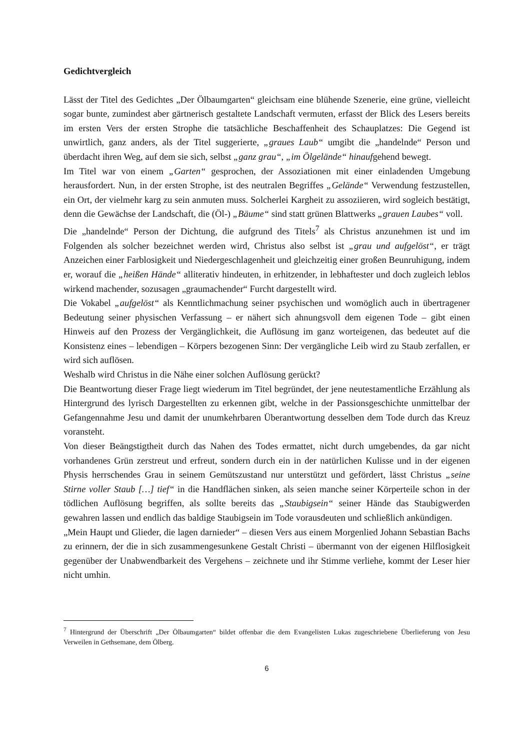Gedichtvergleich
Lässt der Titel des Gedichtes „Der Ölbaumgarten“ gleichsam eine blühende Szenerie, eine grüne, vielleicht sogar bunte, zumindest aber gärtnerisch gestaltete Landschaft vermuten, erfasst der Blick des Lesers bereits im ersten Vers der ersten Strophe die tatsächliche Beschaffenheit des Schauplatzes: Die Gegend ist unwirtlich, ganz anders, als der Titel suggerierte, „graues Laub“ umgibt die „handelnde“ Person und überdacht ihren Weg, auf dem sie sich, selbst „ganz grau“, „im Ölgelände“ hinaufgehend bewegt.
Im Titel war von einem „Garten“ gesprochen, der Assoziationen mit einer einladenden Umgebung herausfordert. Nun, in der ersten Strophe, ist des neutralen Begriffes „Gelände“ Verwendung festzustellen, ein Ort, der vielmehr karg zu sein anmuten muss. Solcherlei Kargheit zu assoziieren, wird sogleich bestätigt, denn die Gewächse der Landschaft, die (Öl-) „Bäume“ sind statt grünen Blattwerks „grauen Laubes“ voll.
Die „handelnde“ Person der Dichtung, die aufgrund des Titels<sup>7</sup> als Christus anzunehmen ist und im Folgenden als solcher bezeichnet werden wird, Christus also selbst ist „grau und aufgelöst“, er trägt Anzeichen einer Farblosigkeit und Niedergeschlagenheit und gleichzeitig einer großen Beunruhigung, indem er, worauf die „heißen Hände“ alliterativ hindeuten, in erhitzender, in lebhaftester und doch zugleich leblos wirkend machender, sozusagen „graumachender“ Furcht dargestellt wird.
Die Vokabel „aufgelöst“ als Kenntlichmachung seiner psychischen und womöglich auch in übertragener Bedeutung seiner physischen Verfassung – er nähert sich ahnungsvoll dem eigenen Tode – gibt einen Hinweis auf den Prozess der Vergänglichkeit, die Auflösung im ganz worteigenen, das bedeutet auf die Konsistenz eines – lebendigen – Körpers bezogenen Sinn: Der vergängliche Leib wird zu Staub zerfallen, er wird sich auflösen.
Weshalb wird Christus in die Nähe einer solchen Auflösung gerückt?
Die Beantwortung dieser Frage liegt wiederum im Titel begründet, der jene neutestamentliche Erzählung als Hintergrund des lyrisch Dargestellten zu erkennen gibt, welche in der Passionsgeschichte unmittelbar der Gefangennahme Jesu und damit der unumkehrbaren Überantwortung desselben dem Tode durch das Kreuz voransteht.
Von dieser Beängstigtheit durch das Nahen des Todes ermattet, nicht durch umgebendes, da gar nicht vorhandenes Grün zerstreut und erfreut, sondern durch ein in der natürlichen Kulisse und in der eigenen Physis herrschendes Grau in seinem Gemütszustand nur unterstützt und gefördert, lässt Christus „seine Stirne voller Staub […] tief“ in die Handflächen sinken, als seien manche seiner Körperteile schon in der tödlichen Auflösung begriffen, als sollte bereits das „Staubigsein“ seiner Hände das Staubigwerden gewahren lassen und endlich das baldige Staubigsein im Tode vorausdeuten und schließlich ankündigen.
„Mein Haupt und Glieder, die lagen darnieder“ – diesen Vers aus einem Morgenlied Johann Sebastian Bachs zu erinnern, der die in sich zusammengesunkene Gestalt Christi – übermannt von der eigenen Hilflosigkeit gegenüber der Unabwendbarkeit des Vergehens – zeichnete und ihr Stimme verliehe, kommt der Leser hier nicht umhin.
<sup>7</sup> Hintergrund der Überschrift „Der Ölbaumgarten“ bildet offenbar die dem Evangelisten Lukas zugeschriebene Überlieferung von Jesu Verweilen in Gethsemane, dem Ölberg.
6